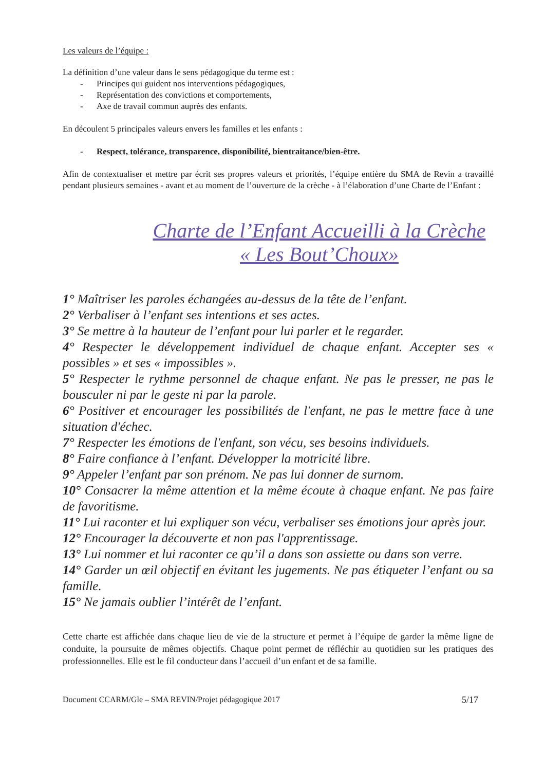Les valeurs de l’équipe :
La définition d’une valeur dans le sens pédagogique du terme est :
- Principes qui guident nos interventions pédagogiques,
- Représentation des convictions et comportements,
- Axe de travail commun auprès des enfants.
En découlent 5 principales valeurs envers les familles et les enfants :
- Respect, tolérance, transparence, disponibilité, bientraitance/bien-être.
Afin de contextualiser et mettre par écrit ses propres valeurs et priorités, l’équipe entière du SMA de Revin a travaillé pendant plusieurs semaines - avant et au moment de l’ouverture de la crèche - à l’élaboration d’une Charte de l’Enfant :
Charte de l’Enfant Accueilli à la Crèche
« Les Bout’Choux»
1° Maîtriser les paroles échangées au-dessus de la tête de l’enfant.
2° Verbaliser à l’enfant ses intentions et ses actes.
3° Se mettre à la hauteur de l’enfant pour lui parler et le regarder.
4° Respecter le développement individuel de chaque enfant. Accepter ses « possibles » et ses « impossibles ».
5° Respecter le rythme personnel de chaque enfant. Ne pas le presser, ne pas le bousculer ni par le geste ni par la parole.
6° Positiver et encourager les possibilités de l'enfant, ne pas le mettre face à une situation d'échec.
7° Respecter les émotions de l'enfant, son vécu, ses besoins individuels.
8° Faire confiance à l’enfant. Développer la motricité libre.
9° Appeler l’enfant par son prénom. Ne pas lui donner de surnom.
10° Consacrer la même attention et la même écoute à chaque enfant. Ne pas faire de favoritisme.
11° Lui raconter et lui expliquer son vécu, verbaliser ses émotions jour après jour.
12° Encourager la découverte et non pas l'apprentissage.
13° Lui nommer et lui raconter ce qu’il a dans son assiette ou dans son verre.
14° Garder un œil objectif en évitant les jugements. Ne pas étiqueter l’enfant ou sa famille.
15° Ne jamais oublier l’intérêt de l’enfant.
Cette charte est affichée dans chaque lieu de vie de la structure et permet à l’équipe de garder la même ligne de conduite, la poursuite de mêmes objectifs. Chaque point permet de réfléchir au quotidien sur les pratiques des professionnelles. Elle est le fil conducteur dans l’accueil d’un enfant et de sa famille.
Document CCARM/Gle – SMA REVIN/Projet pédagogique 2017 5/17